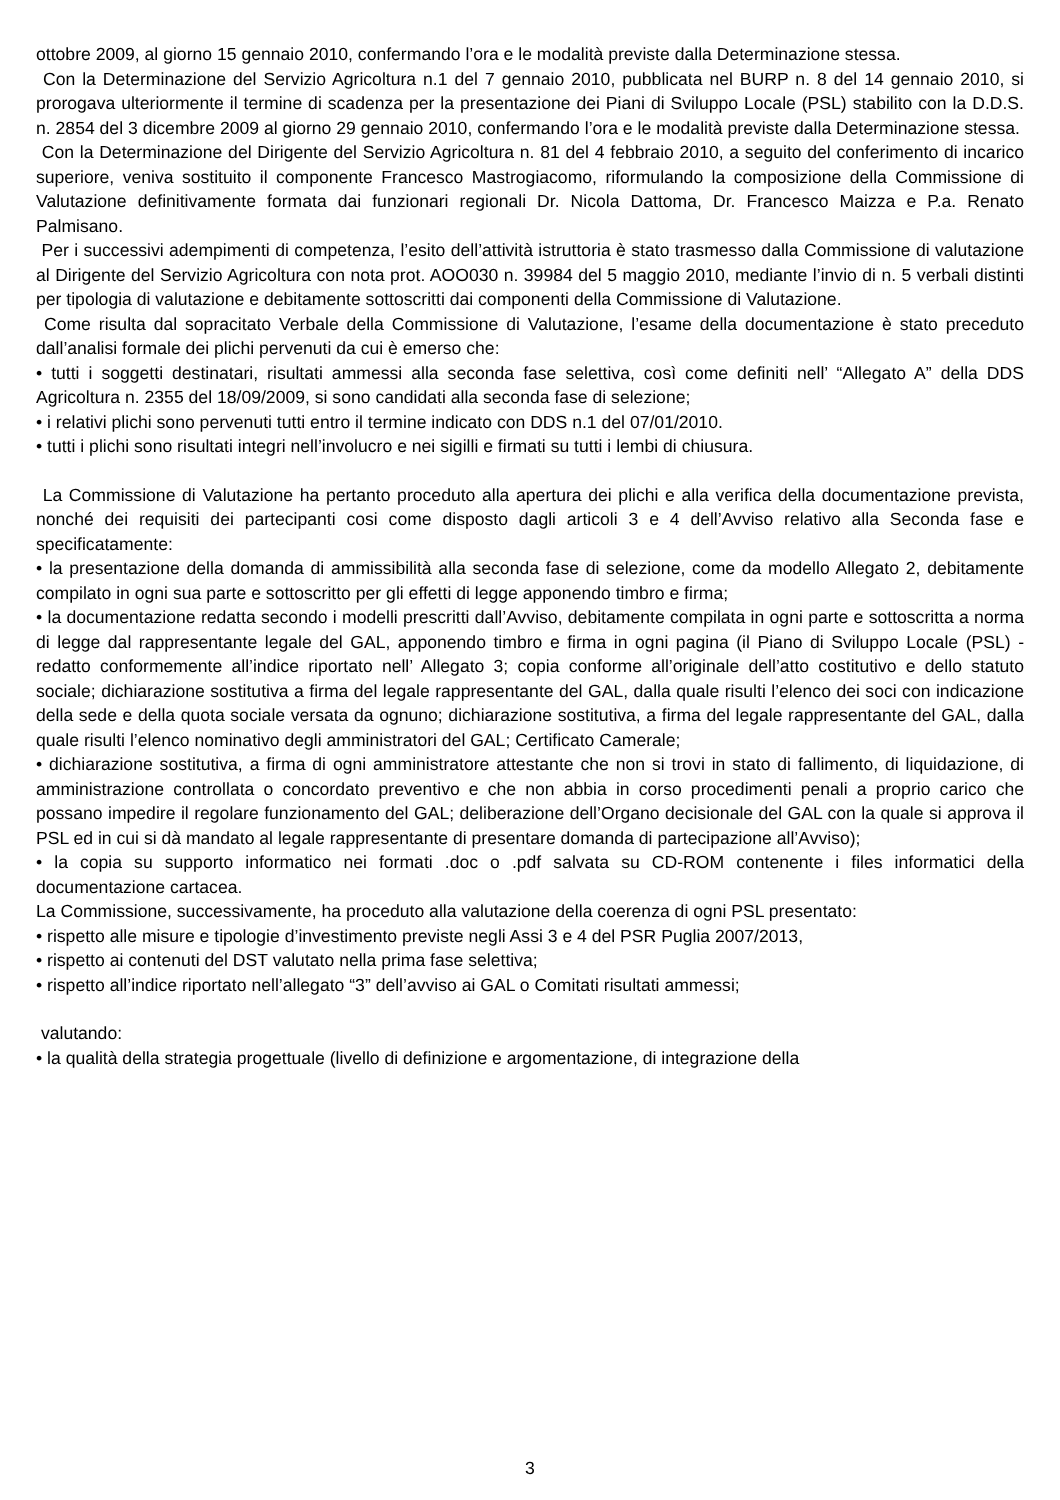ottobre 2009, al giorno 15 gennaio 2010, confermando l’ora e le modalità previste dalla Determinazione stessa.
Con la Determinazione del Servizio Agricoltura n.1 del 7 gennaio 2010, pubblicata nel BURP n. 8 del 14 gennaio 2010, si prorogava ulteriormente il termine di scadenza per la presentazione dei Piani di Sviluppo Locale (PSL) stabilito con la D.D.S. n. 2854 del 3 dicembre 2009 al giorno 29 gennaio 2010, confermando l’ora e le modalità previste dalla Determinazione stessa.
Con la Determinazione del Dirigente del Servizio Agricoltura n. 81 del 4 febbraio 2010, a seguito del conferimento di incarico superiore, veniva sostituito il componente Francesco Mastrogiacomo, riformulando la composizione della Commissione di Valutazione definitivamente formata dai funzionari regionali Dr. Nicola Dattoma, Dr. Francesco Maizza e P.a. Renato Palmisano.
Per i successivi adempimenti di competenza, l’esito dell’attività istruttoria è stato trasmesso dalla Commissione di valutazione al Dirigente del Servizio Agricoltura con nota prot. AOO030 n. 39984 del 5 maggio 2010, mediante l’invio di n. 5 verbali distinti per tipologia di valutazione e debitamente sottoscritti dai componenti della Commissione di Valutazione.
Come risulta dal sopracitato Verbale della Commissione di Valutazione, l’esame della documentazione è stato preceduto dall’analisi formale dei plichi pervenuti da cui è emerso che:
• tutti i soggetti destinatari, risultati ammessi alla seconda fase selettiva, così come definiti nell’ “Allegato A” della DDS Agricoltura n. 2355 del 18/09/2009, si sono candidati alla seconda fase di selezione;
• i relativi plichi sono pervenuti tutti entro il termine indicato con DDS n.1 del 07/01/2010.
• tutti i plichi sono risultati integri nell’involucro e nei sigilli e firmati su tutti i lembi di chiusura.
La Commissione di Valutazione ha pertanto proceduto alla apertura dei plichi e alla verifica della documentazione prevista, nonché dei requisiti dei partecipanti cosi come disposto dagli articoli 3 e 4 dell’Avviso relativo alla Seconda fase e specificatamente:
• la presentazione della domanda di ammissibilità alla seconda fase di selezione, come da modello Allegato 2, debitamente compilato in ogni sua parte e sottoscritto per gli effetti di legge apponendo timbro e firma;
• la documentazione redatta secondo i modelli prescritti dall’Avviso, debitamente compilata in ogni parte e sottoscritta a norma di legge dal rappresentante legale del GAL, apponendo timbro e firma in ogni pagina (il Piano di Sviluppo Locale (PSL) - redatto conformemente all’indice riportato nell’ Allegato 3; copia conforme all’originale dell’atto costitutivo e dello statuto sociale; dichiarazione sostitutiva a firma del legale rappresentante del GAL, dalla quale risulti l’elenco dei soci con indicazione della sede e della quota sociale versata da ognuno; dichiarazione sostitutiva, a firma del legale rappresentante del GAL, dalla quale risulti l’elenco nominativo degli amministratori del GAL; Certificato Camerale;
• dichiarazione sostitutiva, a firma di ogni amministratore attestante che non si trovi in stato di fallimento, di liquidazione, di amministrazione controllata o concordato preventivo e che non abbia in corso procedimenti penali a proprio carico che possano impedire il regolare funzionamento del GAL; deliberazione dell’Organo decisionale del GAL con la quale si approva il PSL ed in cui si dà mandato al legale rappresentante di presentare domanda di partecipazione all’Avviso);
• la copia su supporto informatico nei formati .doc o .pdf salvata su CD-ROM contenente i files informatici della documentazione cartacea.
La Commissione, successivamente, ha proceduto alla valutazione della coerenza di ogni PSL presentato:
• rispetto alle misure e tipologie d’investimento previste negli Assi 3 e 4 del PSR Puglia 2007/2013,
• rispetto ai contenuti del DST valutato nella prima fase selettiva;
• rispetto all’indice riportato nell’allegato “3” dell’avviso ai GAL o Comitati risultati ammessi;
valutando:
• la qualità della strategia progettuale (livello di definizione e argomentazione, di integrazione della
3